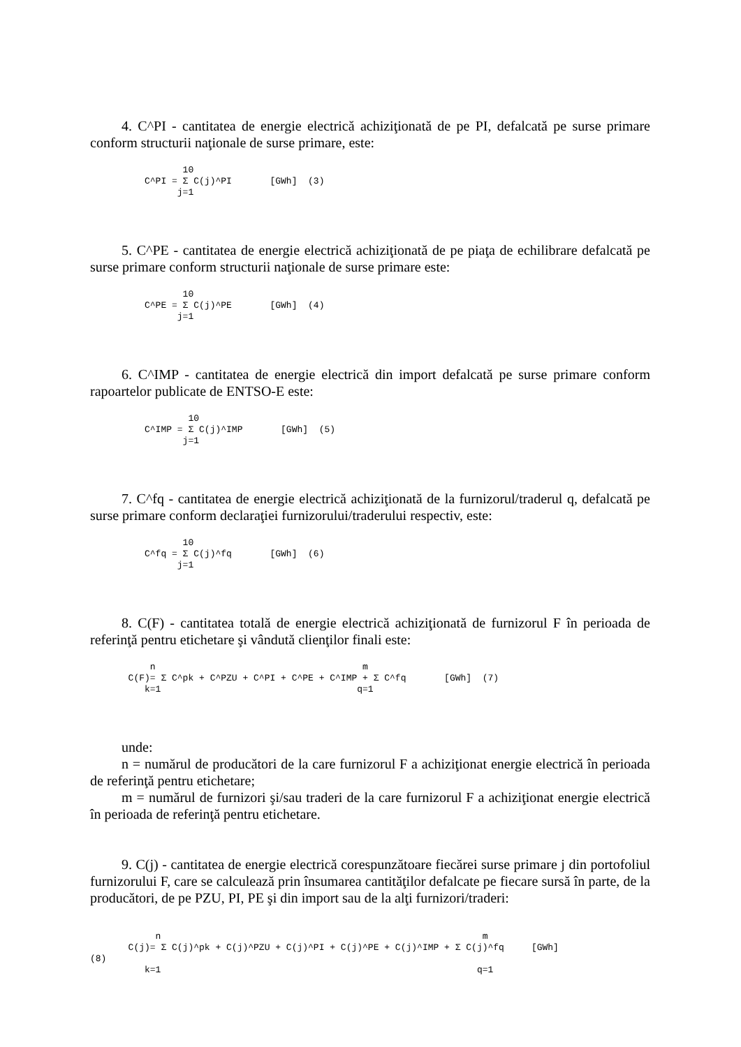4. C^PI - cantitatea de energie electrică achiziţionată de pe PI, defalcată pe surse primare conform structurii naţionale de surse primare, este:
                 10
          C^PI = Σ C(j)^PI       [GWh]  (3)
                j=1
5. C^PE - cantitatea de energie electrică achiziţionată de pe piaţa de echilibrare defalcată pe surse primare conform structurii naţionale de surse primare este:
                 10
          C^PE = Σ C(j)^PE       [GWh]  (4)
                j=1
6. C^IMP - cantitatea de energie electrică din import defalcată pe surse primare conform rapoartelor publicate de ENTSO-E este:
                  10
          C^IMP = Σ C(j)^IMP       [GWh]  (5)
                 j=1
7. C^fq - cantitatea de energie electrică achiziţionată de la furnizorul/traderul q, defalcată pe surse primare conform declaraţiei furnizorului/traderului respectiv, este:
                 10
          C^fq = Σ C(j)^fq       [GWh]  (6)
                j=1
8. C(F) - cantitatea totală de energie electrică achiziţionată de furnizorul F în perioada de referinţă pentru etichetare şi vândută clienţilor finali este:
           n                                      m
       C(F)= Σ C^pk + C^PZU + C^PI + C^PE + C^IMP + Σ C^fq       [GWh]  (7)
          k=1                                    q=1
unde:
n = numărul de producători de la care furnizorul F a achiziţionat energie electrică în perioada de referinţă pentru etichetare;
m = numărul de furnizori şi/sau traderi de la care furnizorul F a achiziţionat energie electrică în perioada de referinţă pentru etichetare.
9. C(j) - cantitatea de energie electrică corespunzătoare fiecărei surse primare j din portofoliul furnizorului F, care se calculează prin însumarea cantităţilor defalcate pe fiecare sursă în parte, de la producători, de pe PZU, PI, PE şi din import sau de la alţi furnizori/traderi:
            n                                                           m
       C(j)= Σ C(j)^pk + C(j)^PZU + C(j)^PI + C(j)^PE + C(j)^IMP + Σ C(j)^fq     [GWh]
(8)
          k=1                                                          q=1